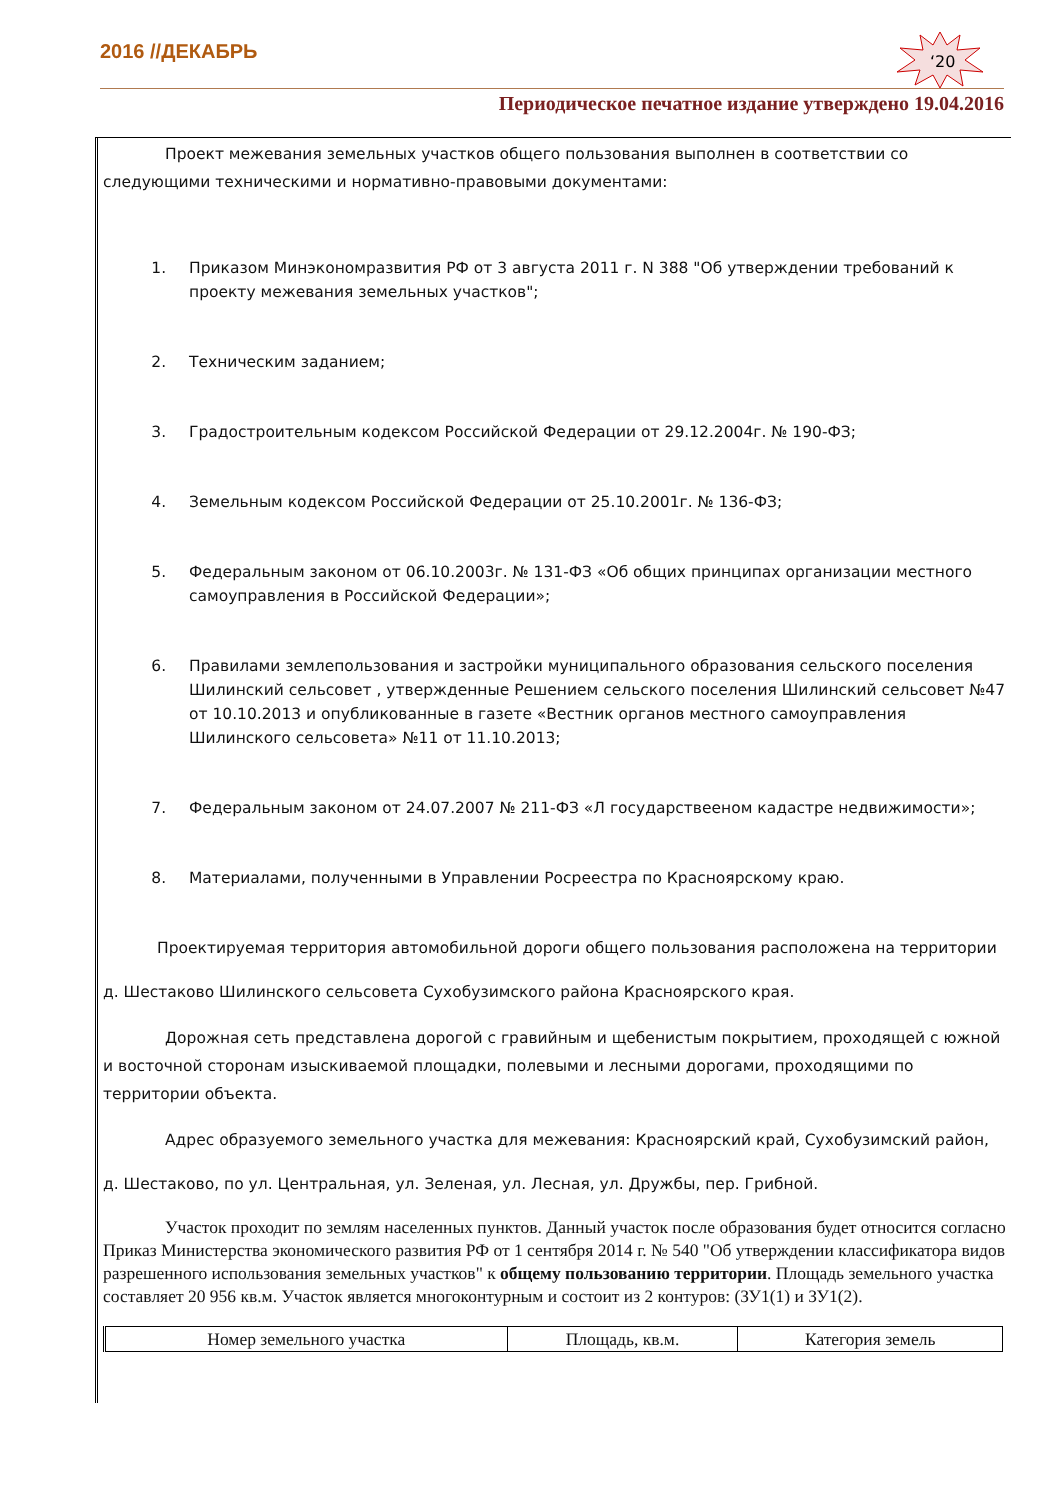2016 //ДЕКАБРЬ
‘20
Периодическое печатное издание утверждено 19.04.2016
Проект межевания земельных участков общего пользования выполнен в соответствии со следующими техническими и нормативно-правовыми документами:
1. Приказом Минэкономразвития РФ от 3 августа 2011 г. N 388 "Об утверждении требований к проекту межевания земельных участков";
2. Техническим заданием;
3. Градостроительным кодексом Российской Федерации от 29.12.2004г. № 190-ФЗ;
4. Земельным кодексом Российской Федерации от 25.10.2001г. № 136-ФЗ;
5. Федеральным законом от 06.10.2003г. № 131-ФЗ «Об общих принципах организации местного самоуправления в Российской Федерации»;
6. Правилами землепользования и застройки муниципального образования сельского поселения Шилинский сельсовет , утвержденные Решением сельского поселения Шилинский сельсовет №47 от 10.10.2013 и опубликованные в газете «Вестник органов местного самоуправления Шилинского сельсовета» №11 от 11.10.2013;
7. Федеральным законом от 24.07.2007 № 211-ФЗ «Л государствееном кадастре недвижимости»;
8. Материалами, полученными в Управлении Росреестра по Красноярскому краю.
Проектируемая территория автомобильной дороги общего пользования расположена на территории
д. Шестаково Шилинского сельсовета Сухобузимского района Красноярского края.
Дорожная сеть представлена дорогой с гравийным и щебенистым покрытием, проходящей с южной и восточной сторонам изыскиваемой площадки, полевыми и лесными дорогами, проходящими по территории объекта.
Адрес образуемого земельного участка для межевания: Красноярский край, Сухобузимский район,
д. Шестаково, по ул. Центральная, ул. Зеленая, ул. Лесная, ул. Дружбы, пер. Грибной.
Участок проходит по землям населенных пунктов. Данный участок после образования будет относится согласно Приказ Министерства экономического развития РФ от 1 сентября 2014 г. № 540 "Об утверждении классификатора видов разрешенного использования земельных участков" к общему пользованию территории. Площадь земельного участка составляет 20 956 кв.м. Участок является многоконтурным и состоит из 2 контуров: (ЗУ1(1) и ЗУ1(2).
| Номер земельного участка | Площадь, кв.м. | Категория земель |